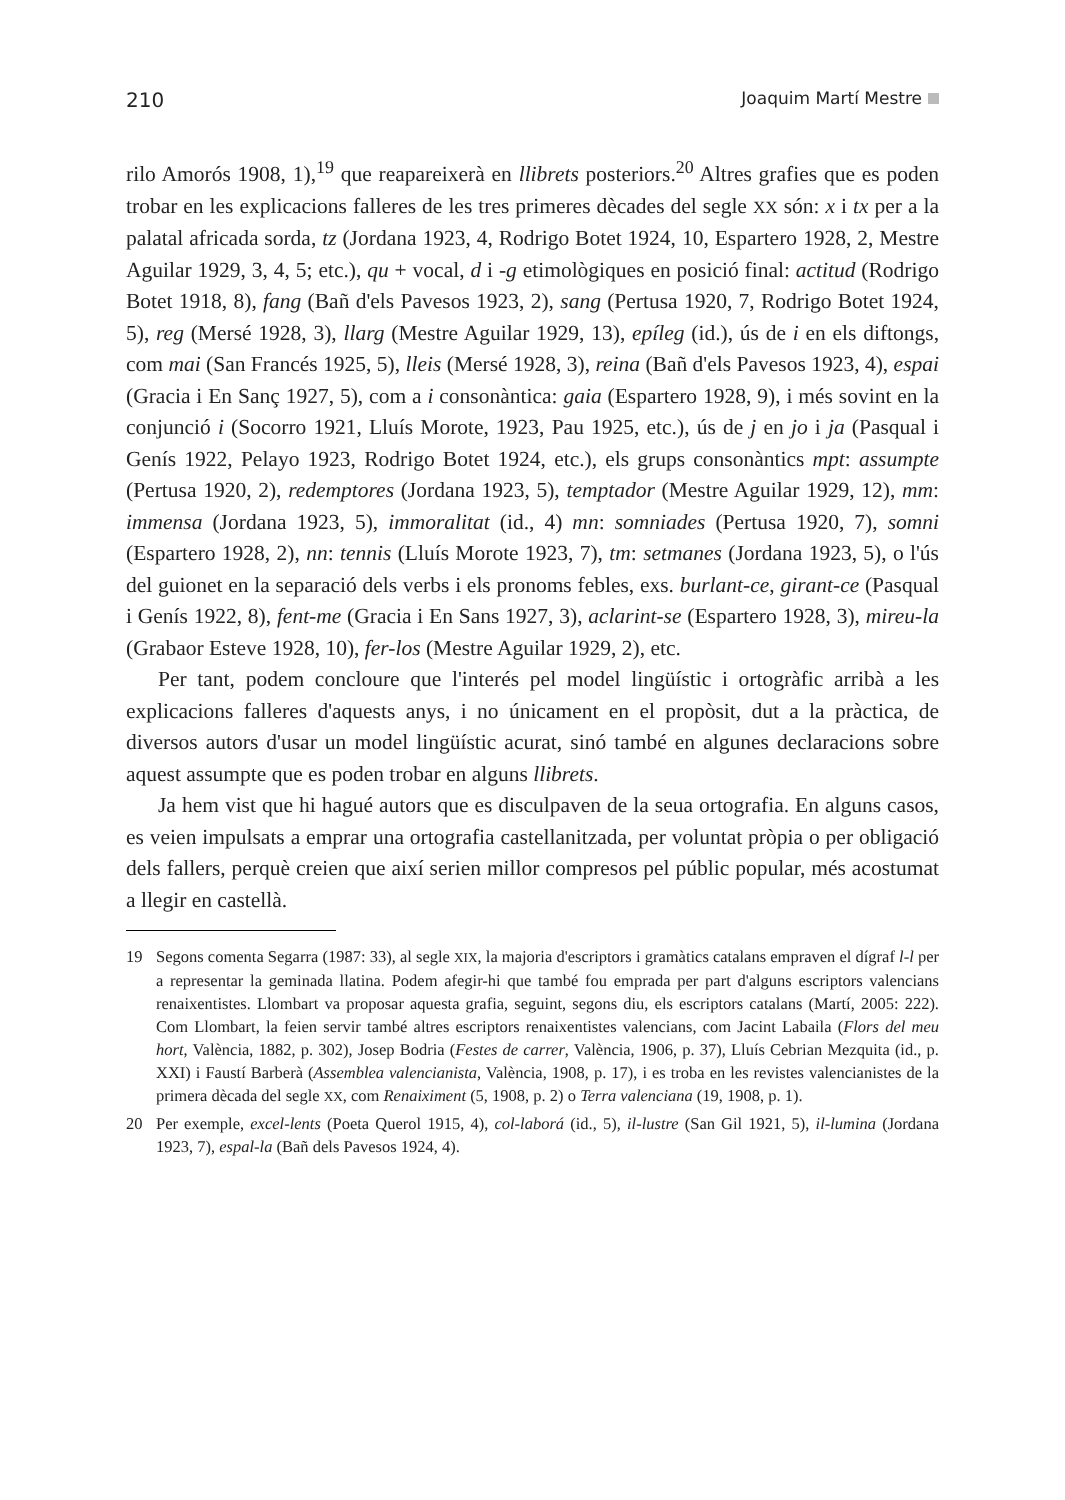210 Joaquim Martí Mestre
rilo Amorós 1908, 1),<sup>19</sup> que reapareixerà en llibrets posteriors.<sup>20</sup> Altres grafies que es poden trobar en les explicacions falleres de les tres primeres dècades del segle XX són: x i tx per a la palatal africada sorda, tz (Jordana 1923, 4, Rodrigo Botet 1924, 10, Espartero 1928, 2, Mestre Aguilar 1929, 3, 4, 5; etc.), qu + vocal, d i -g etimològiques en posició final: actitud (Rodrigo Botet 1918, 8), fang (Bañ d'els Pavesos 1923, 2), sang (Pertusa 1920, 7, Rodrigo Botet 1924, 5), reg (Mersé 1928, 3), llarg (Mestre Aguilar 1929, 13), epíleg (id.), ús de i en els diftongs, com mai (San Francés 1925, 5), lleis (Mersé 1928, 3), reina (Bañ d'els Pavesos 1923, 4), espai (Gracia i En Sanç 1927, 5), com a i consonàntica: gaia (Espartero 1928, 9), i més sovint en la conjunció i (Socorro 1921, Lluís Morote, 1923, Pau 1925, etc.), ús de j en jo i ja (Pasqual i Genís 1922, Pelayo 1923, Rodrigo Botet 1924, etc.), els grups consonàntics mpt: assumpte (Pertusa 1920, 2), redemptores (Jordana 1923, 5), temptador (Mestre Aguilar 1929, 12), mm: immensa (Jordana 1923, 5), immoralitat (id., 4) mn: somniades (Pertusa 1920, 7), somni (Espartero 1928, 2), nn: tennis (Lluís Morote 1923, 7), tm: setmanes (Jordana 1923, 5), o l'ús del guionet en la separació dels verbs i els pronoms febles, exs. burlant-ce, girant-ce (Pasqual i Genís 1922, 8), fent-me (Gracia i En Sans 1927, 3), aclarint-se (Espartero 1928, 3), mireu-la (Grabaor Esteve 1928, 10), fer-los (Mestre Aguilar 1929, 2), etc.
Per tant, podem concloure que l'interés pel model lingüístic i ortogràfic arribà a les explicacions falleres d'aquests anys, i no únicament en el propòsit, dut a la pràctica, de diversos autors d'usar un model lingüístic acurat, sinó també en algunes declaracions sobre aquest assumpte que es poden trobar en alguns llibrets.
Ja hem vist que hi hagué autors que es disculpaven de la seua ortografia. En alguns casos, es veien impulsats a emprar una ortografia castellanitzada, per voluntat pròpia o per obligació dels fallers, perquè creien que així serien millor compresos pel públic popular, més acostumat a llegir en castellà.
19 Segons comenta Segarra (1987: 33), al segle XIX, la majoria d'escriptors i gramàtics catalans empraven el dígraf l-l per a representar la geminada llatina. Podem afegir-hi que també fou emprada per part d'alguns escriptors valencians renaixentistes. Llombart va proposar aquesta grafia, seguint, segons diu, els escriptors catalans (Martí, 2005: 222). Com Llombart, la feien servir també altres escriptors renaixentistes valencians, com Jacint Labaila (Flors del meu hort, València, 1882, p. 302), Josep Bodria (Festes de carrer, València, 1906, p. 37), Lluís Cebrian Mezquita (id., p. XXI) i Faustí Barberà (Assemblea valencianista, València, 1908, p. 17), i es troba en les revistes valencianistes de la primera dècada del segle XX, com Renaiximent (5, 1908, p. 2) o Terra valenciana (19, 1908, p. 1).
20 Per exemple, excel-lents (Poeta Querol 1915, 4), col-laborá (id., 5), il-lustre (San Gil 1921, 5), il-lumina (Jordana 1923, 7), espal-la (Bañ dels Pavesos 1924, 4).